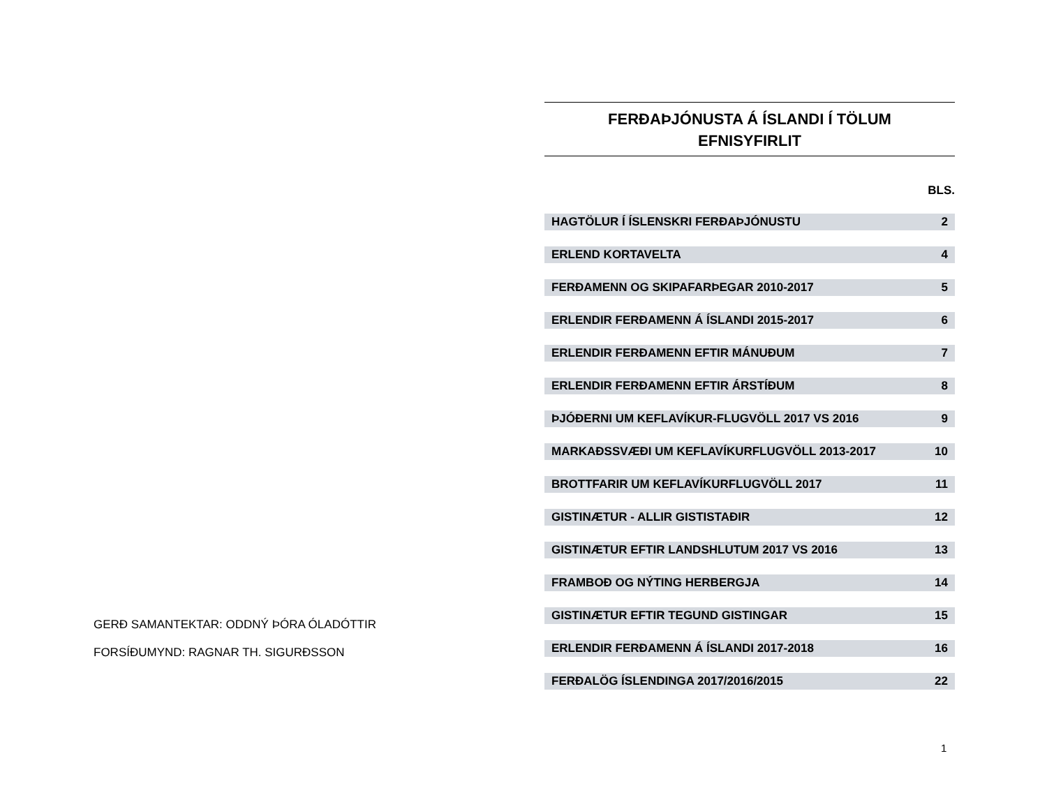FERÐAÞJÓNUSTA Á ÍSLANDI Í TÖLUM
EFNISYFIRLIT
| | BLS. |
| --- | --- |
| HAGTÖLUR Í ÍSLENSKRI FERÐAÞJÓNUSTU | 2 |
| ERLEND KORTAVELTA | 4 |
| FERÐAMENN OG SKIPAFARÞEGAR 2010-2017 | 5 |
| ERLENDIR FERÐAMENN Á ÍSLANDI 2015-2017 | 6 |
| ERLENDIR FERÐAMENN EFTIR MÁNUÐUM | 7 |
| ERLENDIR FERÐAMENN EFTIR ÁRSTÍÐUM | 8 |
| ÞJÓÐERNI UM KEFLAVÍKUR-FLUGVÖLL 2017 VS 2016 | 9 |
| MARKAÐSSVÆÐI UM KEFLAVÍKURFLUGVÖLL 2013-2017 | 10 |
| BROTTFARIR UM KEFLAVÍKURFLUGVÖLL 2017 | 11 |
| GISTINÆTUR - ALLIR GISTISTAÐIR | 12 |
| GISTINÆTUR EFTIR LANDSHLUTUM 2017 VS 2016 | 13 |
| FRAMBOÐ OG NÝTING HERBERGJA | 14 |
| GISTINÆTUR EFTIR TEGUND GISTINGAR | 15 |
| ERLENDIR FERÐAMENN Á ÍSLANDI 2017-2018 | 16 |
| FERÐALÖG ÍSLENDINGA 2017/2016/2015 | 22 |
GERÐ SAMANTEKTAR: ODDNÝ ÞÓRA ÓLADÓTTIR
FORSÍÐUMYND: RAGNAR TH. SIGURÐSSON
1